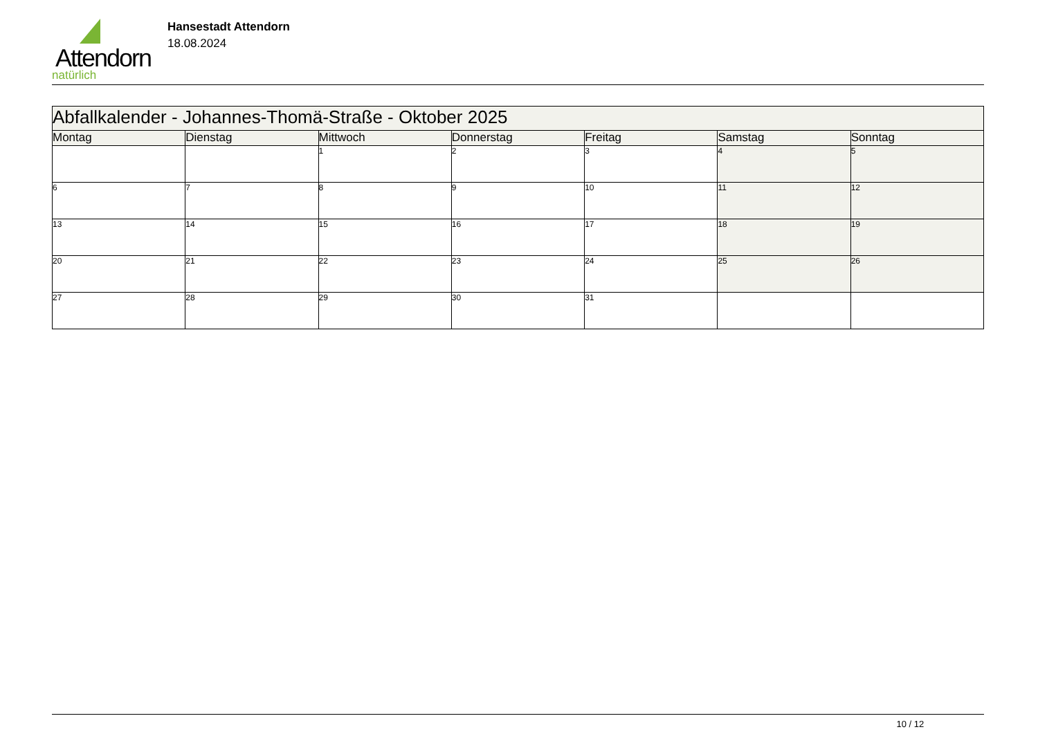Attendorn
natürlich
Hansestadt Attendorn
18.08.2024
| Abfallkalender - Johannes-Thomä-Straße - Oktober 2025 | | | | | | |
| Montag | Dienstag | Mittwoch | Donnerstag | Freitag | Samstag | Sonntag |
| | | 1 | 2 | 3 | 4 | 5 |
| 6 | 7 | 8 | 9 | 10 | 11 | 12 |
| 13 | 14 | 15 | 16 | 17 | 18 | 19 |
| 20 | 21 | 22 | 23 | 24 | 25 | 26 |
| 27 | 28 | 29 | 30 | 31 | | |
10 / 12